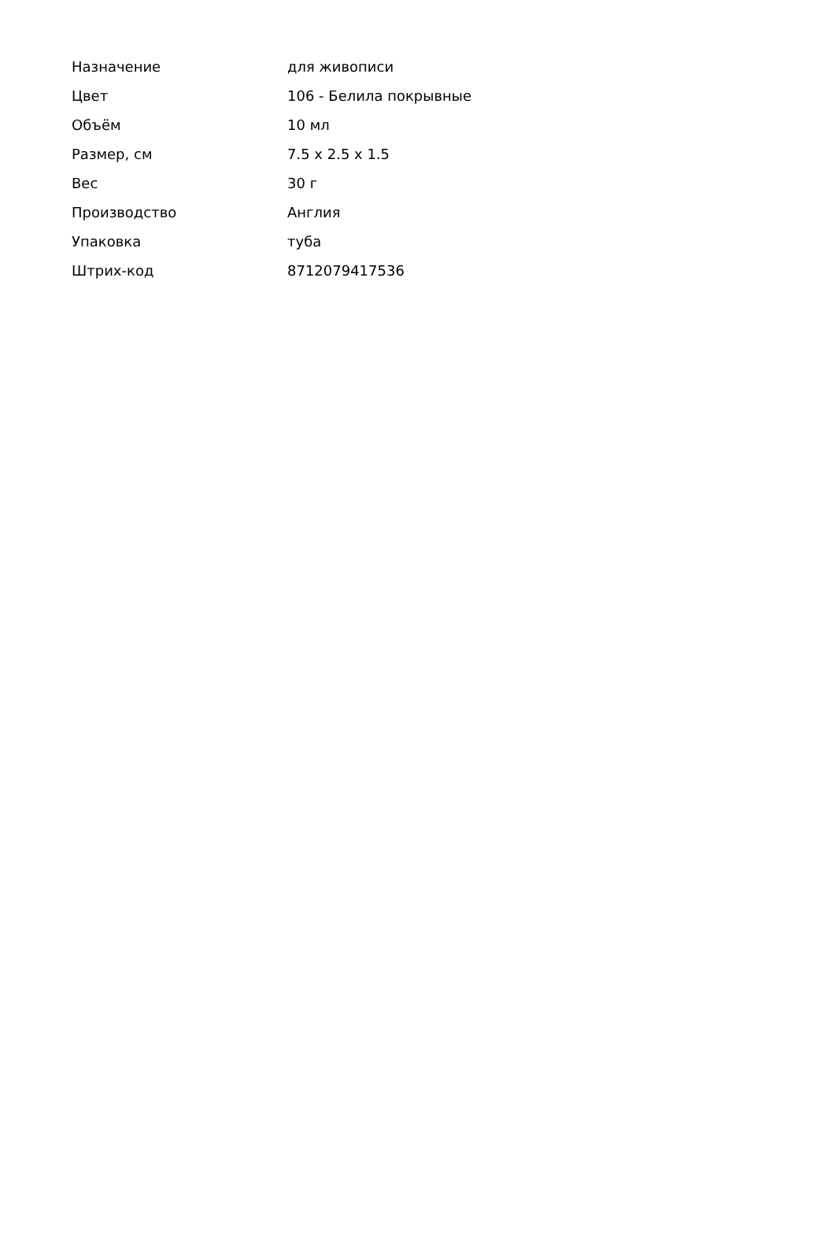| Назначение | для живописи |
| Цвет | 106 - Белила покрывные |
| Объём | 10 мл |
| Размер, см | 7.5 x 2.5 x 1.5 |
| Вес | 30 г |
| Производство | Англия |
| Упаковка | туба |
| Штрих-код | 8712079417536 |